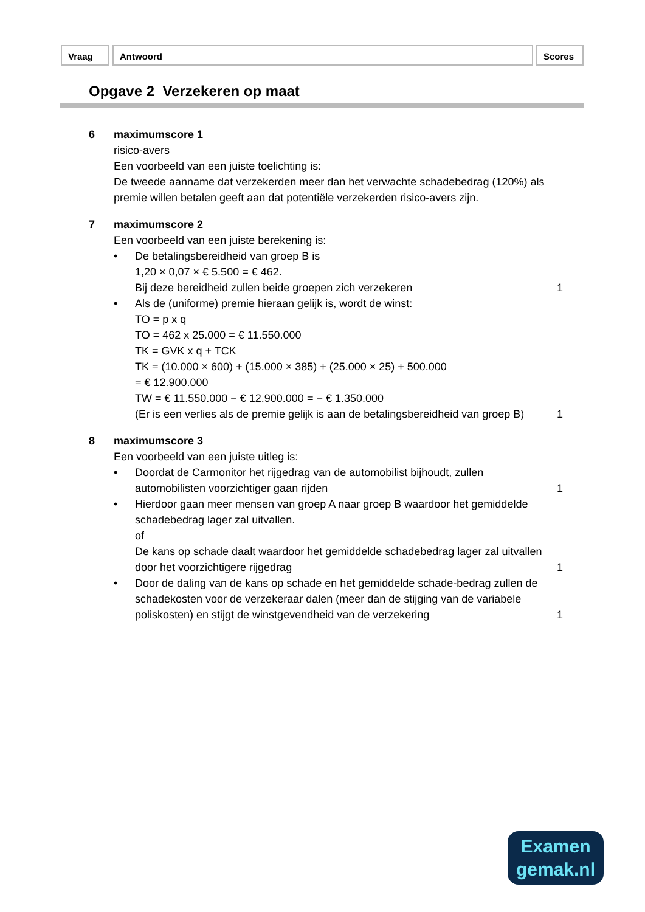Vraag Antwoord Scores
Opgave 2 Verzekeren op maat
6 maximumscore 1
risico-avers
Een voorbeeld van een juiste toelichting is:
De tweede aanname dat verzekerden meer dan het verwachte schadebedrag (120%) als premie willen betalen geeft aan dat potentiële verzekerden risico-avers zijn.
7 maximumscore 2
Een voorbeeld van een juiste berekening is:
• De betalingsbereidheid van groep B is
1,20 × 0,07 × € 5.500 = € 462.
Bij deze bereidheid zullen beide groepen zich verzekeren
1
• Als de (uniforme) premie hieraan gelijk is, wordt de winst:
TO = p x q
TO = 462 x 25.000 = € 11.550.000
TK = GVK x q + TCK
TK = (10.000 × 600) + (15.000 × 385) + (25.000 × 25) + 500.000
= € 12.900.000
TW = € 11.550.000 − € 12.900.000 = − € 1.350.000
(Er is een verlies als de premie gelijk is aan de betalingsbereidheid van groep B)
1
8 maximumscore 3
Een voorbeeld van een juiste uitleg is:
• Doordat de Carmonitor het rijgedrag van de automobilist bijhoudt, zullen automobilisten voorzichtiger gaan rijden
1
• Hierdoor gaan meer mensen van groep A naar groep B waardoor het gemiddelde schadebedrag lager zal uitvallen.
of
De kans op schade daalt waardoor het gemiddelde schadebedrag lager zal uitvallen door het voorzichtigere rijgedrag
1
• Door de daling van de kans op schade en het gemiddelde schade-bedrag zullen de schadekosten voor de verzekeraar dalen (meer dan de stijging van de variabele poliskosten) en stijgt de winstgevendheid van de verzekering
1
Examen
gemak.nl